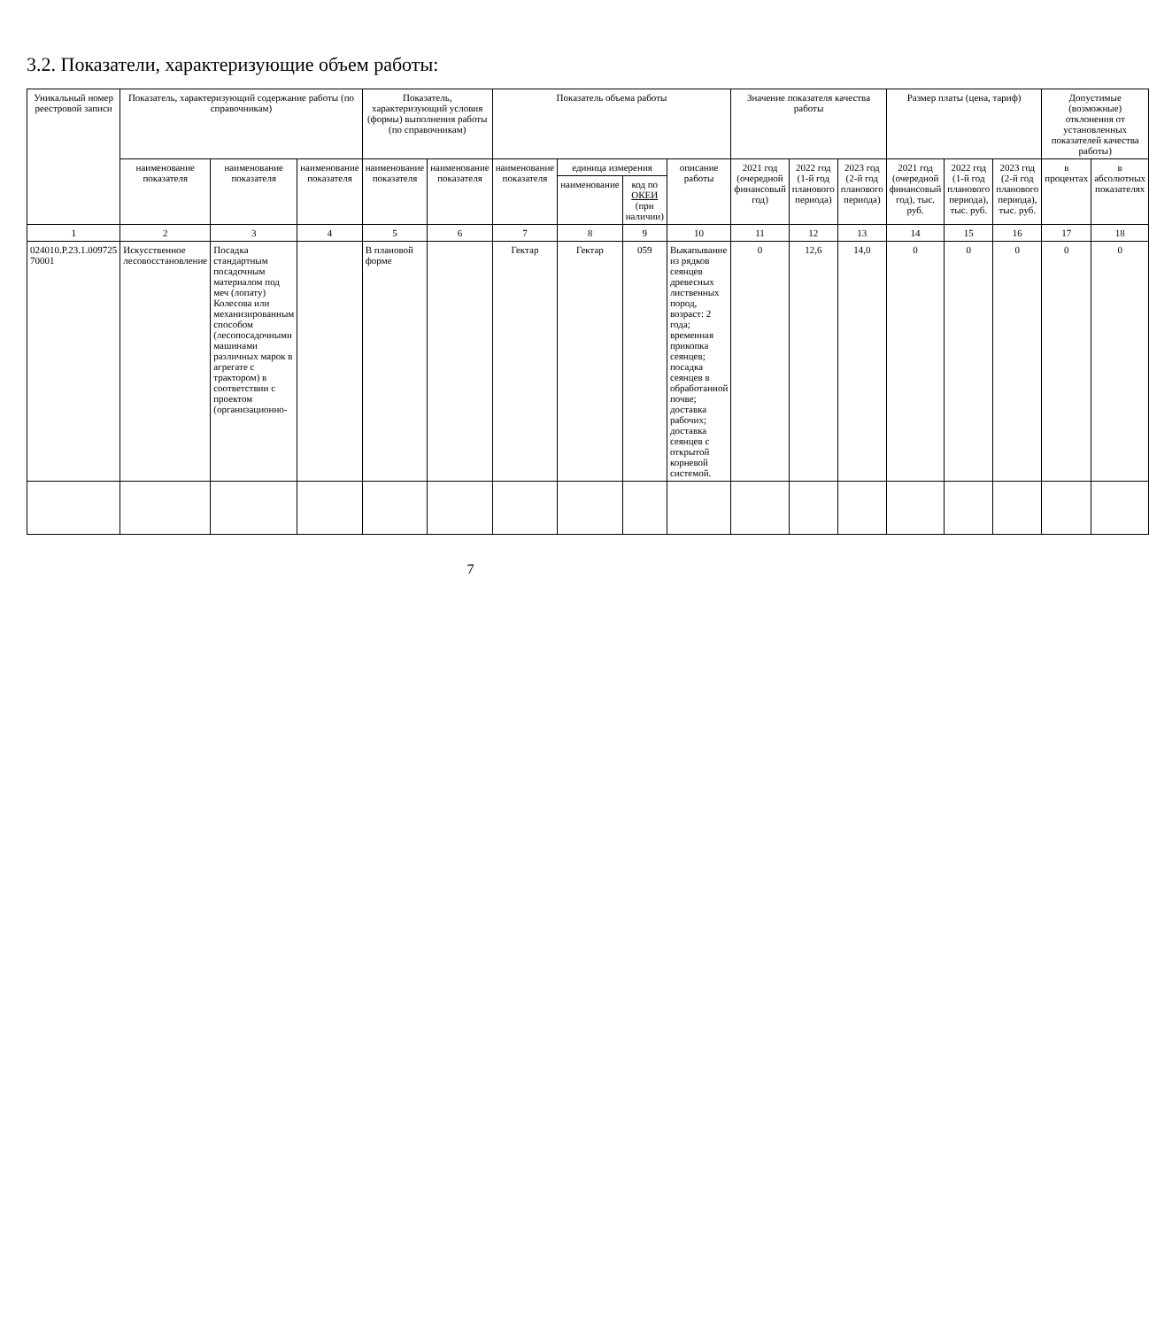3.2. Показатели, характеризующие объем работы:
| Уникальный номер реестровой записи | Показатель, характеризующий содержание работы (по справочникам) | | | Показатель, характеризующий условия (формы) выполнения работы (по справочникам) | | Показатель объема работы | | | | Значение показателя качества работы | | | Размер платы (цена, тариф) | | | Допустимые (возможные) отклонения от установленных показателей качества работы) | |
| --- | --- | --- | --- | --- | --- | --- | --- | --- | --- | --- | --- | --- | --- | --- | --- | --- | --- |
| | наименование показателя | наименование показателя | наименование показателя | наименование показателя | наименование показателя | наименование показателя | единица измерения | | описание работы | 2021 год (очередной финансовый год) | 2022 год (1-й год планового периода) | 2023 год (2-й год планового периода) | 2021 год (очередной финансовый год), тыс. руб. | 2022 год (1-й год планового периода), тыс. руб. | 2023 год (2-й год планового периода), тыс. руб. | в процентах | в абсолютных показателях |
| | | | | | | | наименование | код по ОКЕИ (при наличии) | | | | | | | | | |
| 1 | 2 | 3 | 4 | 5 | 6 | 7 | 8 | 9 | 10 | 11 | 12 | 13 | 14 | 15 | 16 | 17 | 18 |
| 024010.Р.23.1.009725 70001 | Искусственное лесовосстановление | Посадка стандартным посадочным материалом под меч (лопату) Колесова или механизированным способом (лесопосадочными машинами различных марок в агрегате с трактором) в соответствии с проектом (организационно- | | В плановой форме | | Гектар | Гектар | 059 | Выкапывание из рядков сеянцев древесных лиственных пород, возраст: 2 года; временная прикопка сеянцев; посадка сеянцев в обработанной почве; доставка рабочих; доставка сеянцев с открытой корневой системой. | 0 | 12,6 | 14,0 | 0 | 0 | 0 | 0 | 0 |
7